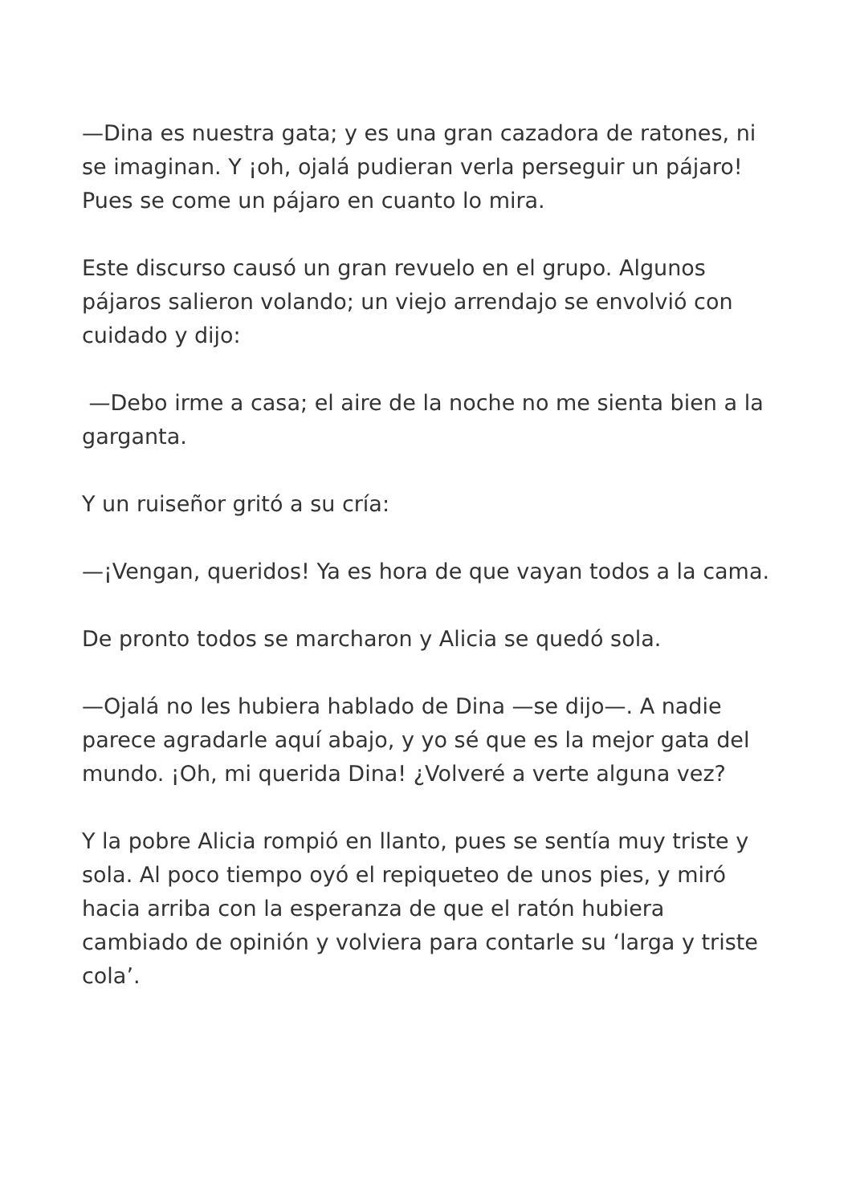—Dina es nuestra gata; y es una gran cazadora de ratones, ni se imaginan. Y ¡oh, ojalá pudieran verla perseguir un pájaro! Pues se come un pájaro en cuanto lo mira.
Este discurso causó un gran revuelo en el grupo. Algunos pájaros salieron volando; un viejo arrendajo se envolvió con cuidado y dijo:
—Debo irme a casa; el aire de la noche no me sienta bien a la garganta.
Y un ruiseñor gritó a su cría:
—¡Vengan, queridos! Ya es hora de que vayan todos a la cama.
De pronto todos se marcharon y Alicia se quedó sola.
—Ojalá no les hubiera hablado de Dina —se dijo—. A nadie parece agradarle aquí abajo, y yo sé que es la mejor gata del mundo. ¡Oh, mi querida Dina! ¿Volveré a verte alguna vez?
Y la pobre Alicia rompió en llanto, pues se sentía muy triste y sola. Al poco tiempo oyó el repiqueteo de unos pies, y miró hacia arriba con la esperanza de que el ratón hubiera cambiado de opinión y volviera para contarle su ‘larga y triste cola’.